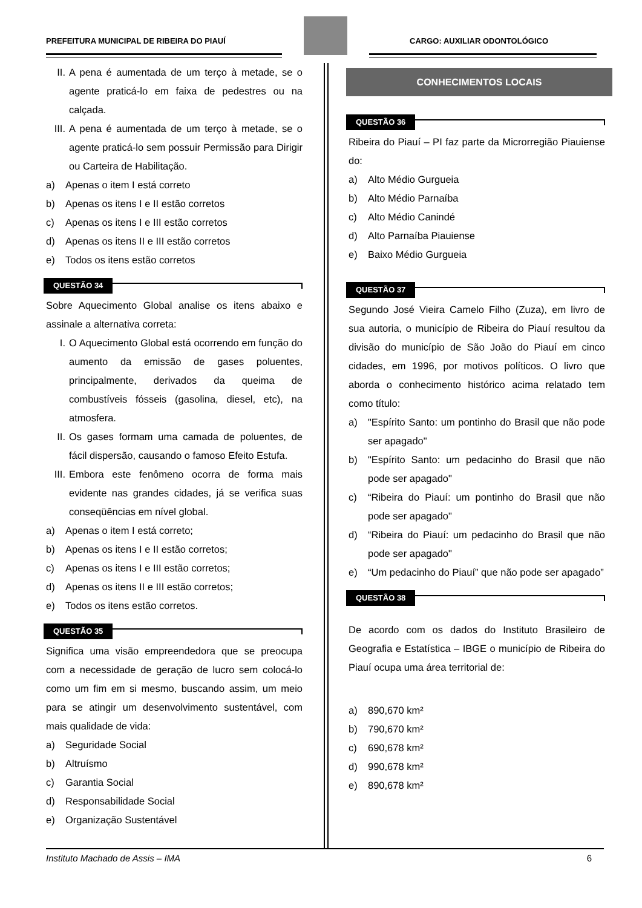PREFEITURA MUNICIPAL DE RIBEIRA DO PIAUÍ CARGO: AUXILIAR ODONTOLÓGICO
II. A pena é aumentada de um terço à metade, se o agente praticá-lo em faixa de pedestres ou na calçada.
III.
A pena é aumentada de um terço à metade, se o agente praticá-lo sem possuir Permissão para Dirigir ou Carteira de Habilitação.
a) Apenas o item I está correto
b) Apenas os itens I e II estão corretos
c) Apenas os itens I e III estão corretos
d) Apenas os itens II e III estão corretos
e) Todos os itens estão corretos
QUESTÃO 34
Sobre Aquecimento Global analise os itens abaixo e assinale a alternativa correta:
I. O Aquecimento Global está ocorrendo em função do aumento da emissão de gases poluentes, principalmente, derivados da queima de combustíveis fósseis (gasolina, diesel, etc), na atmosfera.
II. Os gases formam uma camada de poluentes, de fácil dispersão, causando o famoso Efeito Estufa.
III.
Embora este fenômeno ocorra de forma mais evidente nas grandes cidades, já se verifica suas conseqüências em nível global.
a) Apenas o item I está correto;
b) Apenas os itens I e II estão corretos;
c) Apenas os itens I e III estão corretos;
d) Apenas os itens II e III estão corretos;
e) Todos os itens estão corretos.
QUESTÃO 35
Significa uma visão empreendedora que se preocupa com a necessidade de geração de lucro sem colocá-lo como um fim em si mesmo, buscando assim, um meio para se atingir um desenvolvimento sustentável, com mais qualidade de vida:
a) Seguridade Social
b) Altruísmo
c) Garantia Social
d) Responsabilidade Social
e) Organização Sustentável
CONHECIMENTOS LOCAIS
QUESTÃO 36
Ribeira do Piauí – PI faz parte da Microrregião Piauiense do:
a) Alto Médio Gurgueia
b) Alto Médio Parnaíba
c) Alto Médio Canindé
d) Alto Parnaíba Piauiense
e) Baixo Médio Gurgueia
QUESTÃO 37
Segundo José Vieira Camelo Filho (Zuza), em livro de sua autoria, o município de Ribeira do Piauí resultou da divisão do município de São João do Piauí em cinco cidades, em 1996, por motivos políticos. O livro que aborda o conhecimento histórico acima relatado tem como título:
a) "Espírito Santo: um pontinho do Brasil que não pode ser apagado"
b) "Espírito Santo: um pedacinho do Brasil que não pode ser apagado"
c) “Ribeira do Piauí: um pontinho do Brasil que não pode ser apagado"
d) “Ribeira do Piauí: um pedacinho do Brasil que não pode ser apagado"
e) “Um pedacinho do Piauí” que não pode ser apagado”
QUESTÃO 38
De acordo com os dados do Instituto Brasileiro de Geografia e Estatística – IBGE o município de Ribeira do Piauí ocupa uma área territorial de:
a) 890,670 km²
b) 790,670 km²
c) 690,678 km²
d) 990,678 km²
e) 890,678 km²
Instituto Machado de Assis – IMA 6